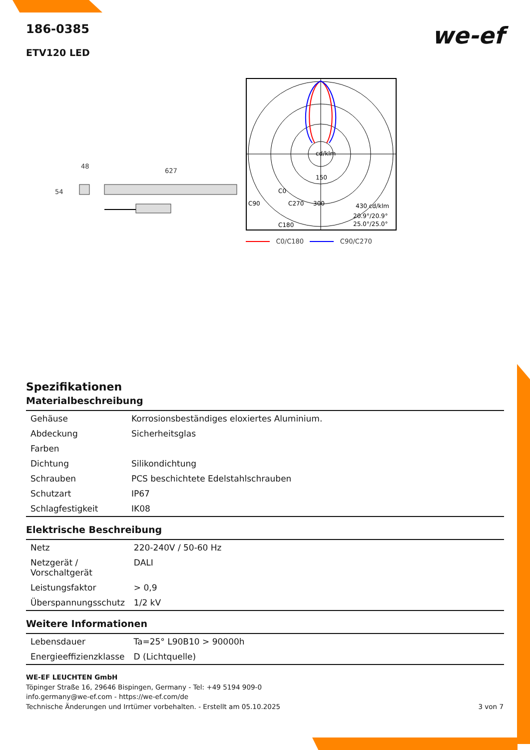we-ef
186-0385
ETV120 LED
48
627
54
cd/klm
150
430 cd/klm
20.9°/20.9°
25.0°/25.0°
C90
C0
C270
300
C180
C0/C180 C90/C270
Spezifikationen
Materialbeschreibung
| Gehäuse | Korrosionsbeständiges eloxiertes Aluminium. |
| Abdeckung | Sicherheitsglas |
| Farben | |
| Dichtung | Silikondichtung |
| Schrauben | PCS beschichtete Edelstahlschrauben |
| Schutzart | IP67 |
| Schlagfestigkeit | IK08 |
Elektrische Beschreibung
| Netz | 220-240V / 50-60 Hz |
| Netzgerät / Vorschaltgerät | DALI |
| Leistungsfaktor | > 0,9 |
| Überspannungsschutz | 1/2 kV |
Weitere Informationen
| Lebensdauer | Ta=25° L90B10 > 90000h |
| Energieeffizienzklasse | D (Lichtquelle) |
WE-EF LEUCHTEN GmbH
Töpinger Straße 16, 29646 Bispingen, Germany - Tel: +49 5194 909-0
info.germany@we-ef.com - https://we-ef.com/de
Technische Änderungen und Irrtümer vorbehalten. - Erstellt am 05.10.2025 3 von 7